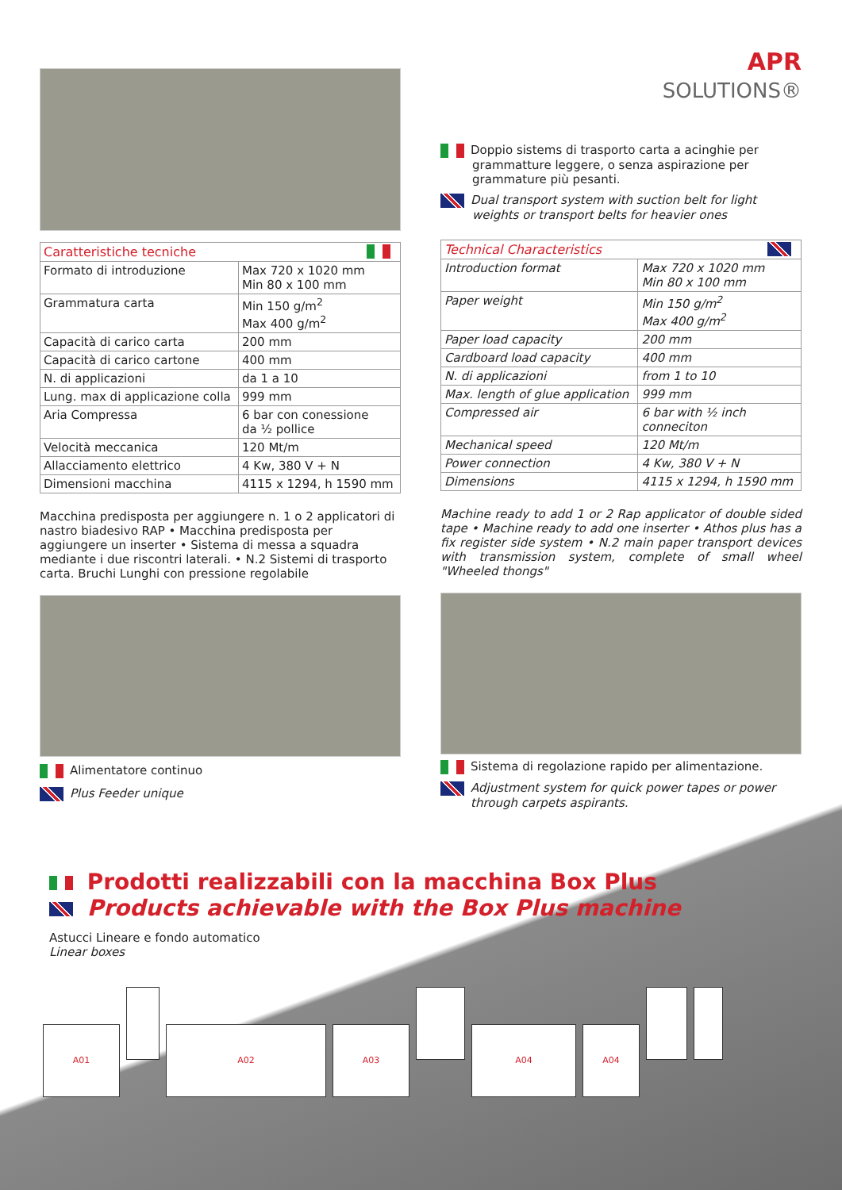| Caratteristiche tecniche | |
| --- | --- |
| Formato di introduzione | Max 720 x 1020 mm Min 80 x 100 mm |
| Grammatura carta | Min 150 g/m<sup>2</sup> Max 400 g/m<sup>2</sup> |
| Capacità di carico carta | 200 mm |
| Capacità di carico cartone | 400 mm |
| N. di applicazioni | da 1 a 10 |
| Lung. max di applicazione colla | 999 mm |
| Aria Compressa | 6 bar con conessione da ½ pollice |
| Velocità meccanica | 120 Mt/m |
| Allacciamento elettrico | 4 Kw, 380 V + N |
| Dimensioni macchina | 4115 x 1294, h 1590 mm |
Macchina predisposta per aggiungere n. 1 o 2 applicatori di nastro biadesivo RAP • Macchina predisposta per aggiungere un inserter • Sistema di messa a squadra mediante i due riscontri laterali. • N.2 Sistemi di trasporto carta. Bruchi Lunghi con pressione regolabile
Alimentatore continuo
Plus Feeder unique
APR
SOLUTIONS®
Doppio sistems di trasporto carta a acinghie per grammatture leggere, o senza aspirazione per grammature più pesanti.
Dual transport system with suction belt for light weights or transport belts for heavier ones
| Technical Characteristics | |
| --- | --- |
| Introduction format | Max 720 x 1020 mm Min 80 x 100 mm |
| Paper weight | Min 150 g/m<sup>2</sup> Max 400 g/m<sup>2</sup> |
| Paper load capacity | 200 mm |
| Cardboard load capacity | 400 mm |
| N. di applicazioni | from 1 to 10 |
| Max. length of glue application | 999 mm |
| Compressed air | 6 bar with ½ inch conneciton |
| Mechanical speed | 120 Mt/m |
| Power connection | 4 Kw, 380 V + N |
| Dimensions | 4115 x 1294, h 1590 mm |
Machine ready to add 1 or 2 Rap applicator of double sided tape • Machine ready to add one inserter • Athos plus has a fix register side system • N.2 main paper transport devices with transmission system, complete of small wheel "Wheeled thongs"
Sistema di regolazione rapido per alimentazione.
Adjustment system for quick power tapes or power through carpets aspirants.
Prodotti realizzabili con la macchina Box Plus
Products achievable with the Box Plus machine
Astucci Lineare e fondo automatico
Linear boxes
A01 A02 A03 A04 A04